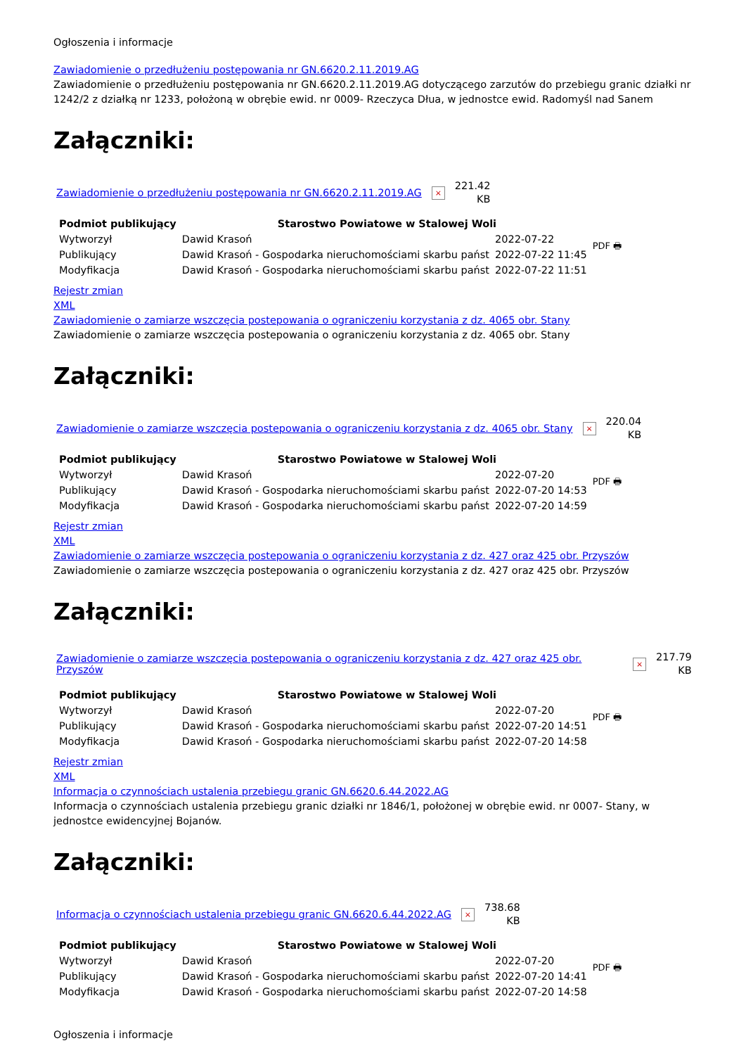Ogłoszenia i informacje
Zawiadomienie o przedłużeniu postępowania nr GN.6620.2.11.2019.AG
Zawiadomienie o przedłużeniu postępowania nr GN.6620.2.11.2019.AG dotyczącego zarzutów do przebiegu granic działki nr 1242/2 z działką nr 1233, położoną w obrębie ewid. nr 0009- Rzeczyca Dłua, w jednostce ewid. Radomyśl nad Sanem
Załączniki:
Zawiadomienie o przedłużeniu postępowania nr GN.6620.2.11.2019.AG × 221.42
KB
| Podmiot publikujący | Starostwo Powiatowe w Stalowej Woli | | PDF 🖶 |
| Wytworzył | Dawid Krasoń | 2022-07-22 | |
| Publikujący | Dawid Krasoń - Gospodarka nieruchomościami skarbu państ | 2022-07-22 11:45 | |
| Modyfikacja | Dawid Krasoń - Gospodarka nieruchomościami skarbu państ | 2022-07-22 11:51 | |
Rejestr zmian
XML
Zawiadomienie o zamiarze wszczęcia postepowania o ograniczeniu korzystania z dz. 4065 obr. Stany
Zawiadomienie o zamiarze wszczęcia postepowania o ograniczeniu korzystania z dz. 4065 obr. Stany
Załączniki:
Zawiadomienie o zamiarze wszczęcia postepowania o ograniczeniu korzystania z dz. 4065 obr. Stany × 220.04
KB
| Podmiot publikujący | Starostwo Powiatowe w Stalowej Woli | | PDF 🖶 |
| Wytworzył | Dawid Krasoń | 2022-07-20 | |
| Publikujący | Dawid Krasoń - Gospodarka nieruchomościami skarbu państ | 2022-07-20 14:53 | |
| Modyfikacja | Dawid Krasoń - Gospodarka nieruchomościami skarbu państ | 2022-07-20 14:59 | |
Rejestr zmian
XML
Zawiadomienie o zamiarze wszczęcia postepowania o ograniczeniu korzystania z dz. 427 oraz 425 obr. Przyszów
Zawiadomienie o zamiarze wszczęcia postepowania o ograniczeniu korzystania z dz. 427 oraz 425 obr. Przyszów
Załączniki:
Zawiadomienie o zamiarze wszczęcia postepowania o ograniczeniu korzystania z dz. 427 oraz 425 obr. Przyszów × 217.79
KB
| Podmiot publikujący | Starostwo Powiatowe w Stalowej Woli | | PDF 🖶 |
| Wytworzył | Dawid Krasoń | 2022-07-20 | |
| Publikujący | Dawid Krasoń - Gospodarka nieruchomościami skarbu państ | 2022-07-20 14:51 | |
| Modyfikacja | Dawid Krasoń - Gospodarka nieruchomościami skarbu państ | 2022-07-20 14:58 | |
Rejestr zmian
XML
Informacja o czynnościach ustalenia przebiegu granic GN.6620.6.44.2022.AG
Informacja o czynnościach ustalenia przebiegu granic działki nr 1846/1, położonej w obrębie ewid. nr 0007- Stany, w jednostce ewidencyjnej Bojanów.
Załączniki:
Informacja o czynnościach ustalenia przebiegu granic GN.6620.6.44.2022.AG × 738.68
KB
| Podmiot publikujący | Starostwo Powiatowe w Stalowej Woli | | PDF 🖶 |
| Wytworzył | Dawid Krasoń | 2022-07-20 | |
| Publikujący | Dawid Krasoń - Gospodarka nieruchomościami skarbu państ | 2022-07-20 14:41 | |
| Modyfikacja | Dawid Krasoń - Gospodarka nieruchomościami skarbu państ | 2022-07-20 14:58 | |
Ogłoszenia i informacje